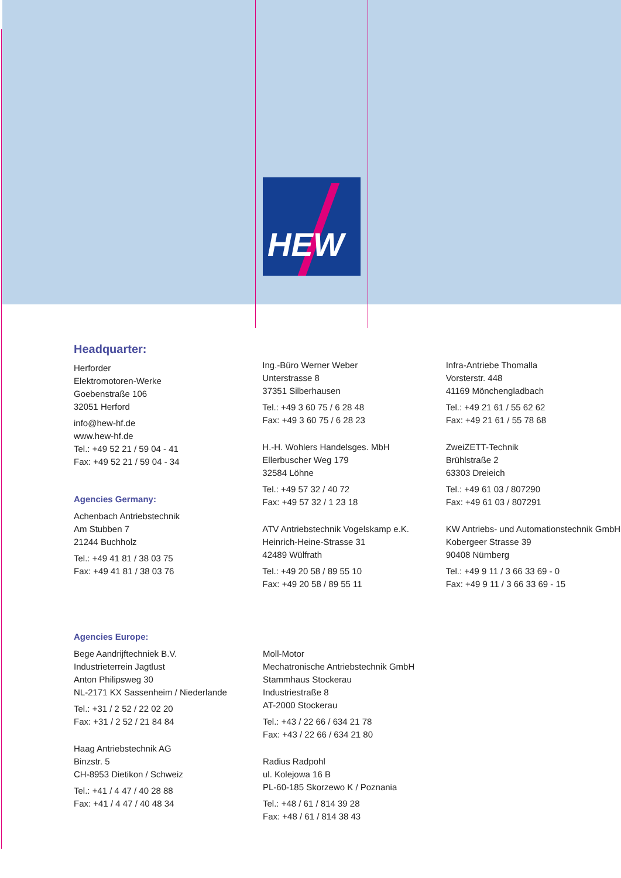HEW
Headquarter:
Herforder
Elektromotoren-Werke
Goebenstraße 106
32051 Herford
info@hew-hf.de
www.hew-hf.de
Tel.: +49 52 21 / 59 04 - 41
Fax: +49 52 21 / 59 04 - 34
Agencies Germany:
Achenbach Antriebstechnik
Am Stubben 7
21244 Buchholz
Tel.: +49 41 81 / 38 03 75
Fax: +49 41 81 / 38 03 76
Ing.-Büro Werner Weber
Unterstrasse 8
37351 Silberhausen
Tel.: +49 3 60 75 / 6 28 48
Fax: +49 3 60 75 / 6 28 23
H.-H. Wohlers Handelsges. MbH
Ellerbuscher Weg 179
32584 Löhne
Tel.: +49 57 32 / 40 72
Fax: +49 57 32 / 1 23 18
ATV Antriebstechnik Vogelskamp e.K.
Heinrich-Heine-Strasse 31
42489 Wülfrath
Tel.: +49 20 58 / 89 55 10
Fax: +49 20 58 / 89 55 11
Infra-Antriebe Thomalla
Vorsterstr. 448
41169 Mönchengladbach
Tel.: +49 21 61 / 55 62 62
Fax: +49 21 61 / 55 78 68
ZweiZETT-Technik
Brühlstraße 2
63303 Dreieich
Tel.: +49 61 03 / 807290
Fax: +49 61 03 / 807291
KW Antriebs- und Automationstechnik GmbH
Kobergeer Strasse 39
90408 Nürnberg
Tel.: +49 9 11 / 3 66 33 69 - 0
Fax: +49 9 11 / 3 66 33 69 - 15
Agencies Europe:
Bege Aandrijftechniek B.V.
Industrieterrein Jagtlust
Anton Philipsweg 30
NL-2171 KX Sassenheim / Niederlande
Tel.: +31 / 2 52 / 22 02 20
Fax: +31 / 2 52 / 21 84 84
Haag Antriebstechnik AG
Binzstr. 5
CH-8953 Dietikon / Schweiz
Tel.: +41 / 4 47 / 40 28 88
Fax: +41 / 4 47 / 40 48 34
Moll-Motor
Mechatronische Antriebstechnik GmbH
Stammhaus Stockerau
Industriestraße 8
AT-2000 Stockerau
Tel.: +43 / 22 66 / 634 21 78
Fax: +43 / 22 66 / 634 21 80
Radius Radpohl
ul. Kolejowa 16 B
PL-60-185 Skorzewo K / Poznania
Tel.: +48 / 61 / 814 39 28
Fax: +48 / 61 / 814 38 43